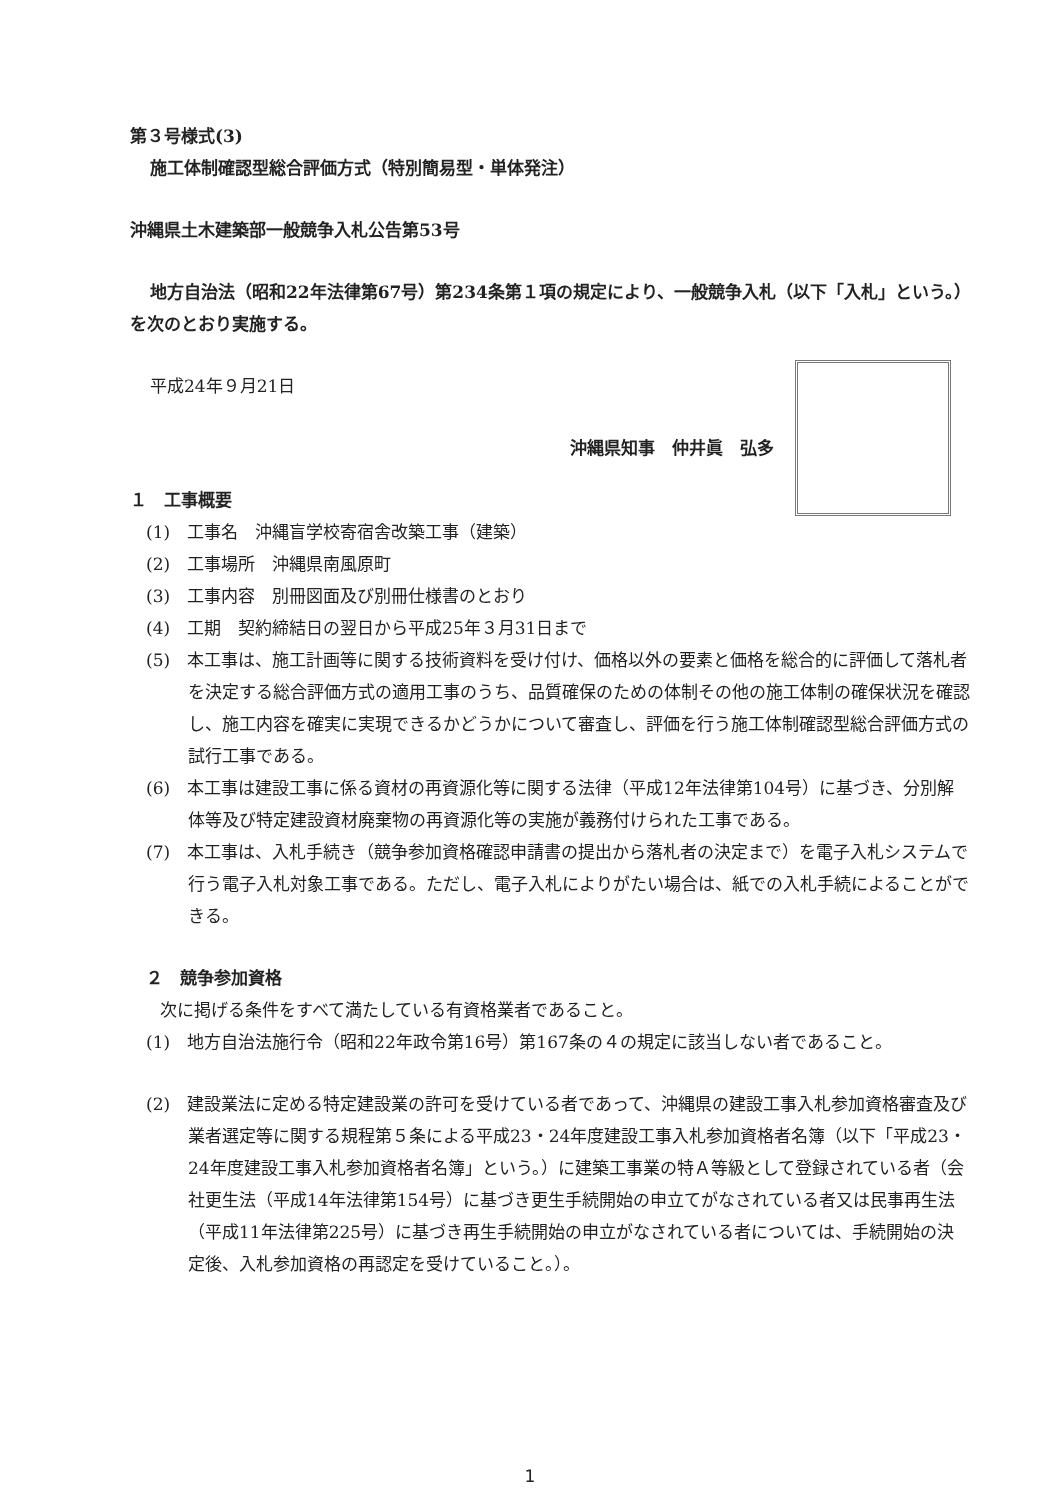第３号様式(3)
施工体制確認型総合評価方式（特別簡易型・単体発注）
沖縄県土木建築部一般競争入札公告第53号
地方自治法（昭和22年法律第67号）第234条第１項の規定により、一般競争入札（以下「入札」という。）を次のとおり実施する。
平成24年９月21日
沖縄県知事　仲井眞　弘多
１　工事概要
(1)　工事名　沖縄盲学校寄宿舎改築工事（建築）
(2)　工事場所　沖縄県南風原町
(3)　工事内容　別冊図面及び別冊仕様書のとおり
(4)　工期　契約締結日の翌日から平成25年３月31日まで
(5)　本工事は、施工計画等に関する技術資料を受け付け、価格以外の要素と価格を総合的に評価して落札者を決定する総合評価方式の適用工事のうち、品質確保のための体制その他の施工体制の確保状況を確認し、施工内容を確実に実現できるかどうかについて審査し、評価を行う施工体制確認型総合評価方式の試行工事である。
(6)　本工事は建設工事に係る資材の再資源化等に関する法律（平成12年法律第104号）に基づき、分別解体等及び特定建設資材廃棄物の再資源化等の実施が義務付けられた工事である。
(7)　本工事は、入札手続き（競争参加資格確認申請書の提出から落札者の決定まで）を電子入札システムで行う電子入札対象工事である。ただし、電子入札によりがたい場合は、紙での入札手続によることができる。
２　競争参加資格
次に掲げる条件をすべて満たしている有資格業者であること。
(1)　地方自治法施行令（昭和22年政令第16号）第167条の４の規定に該当しない者であること。
(2)　建設業法に定める特定建設業の許可を受けている者であって、沖縄県の建設工事入札参加資格審査及び業者選定等に関する規程第５条による平成23・24年度建設工事入札参加資格者名簿（以下「平成23・24年度建設工事入札参加資格者名簿」という。）に建築工事業の特Ａ等級として登録されている者（会社更生法（平成14年法律第154号）に基づき更生手続開始の申立てがなされている者又は民事再生法（平成11年法律第225号）に基づき再生手続開始の申立がなされている者については、手続開始の決定後、入札参加資格の再認定を受けていること。）。
1